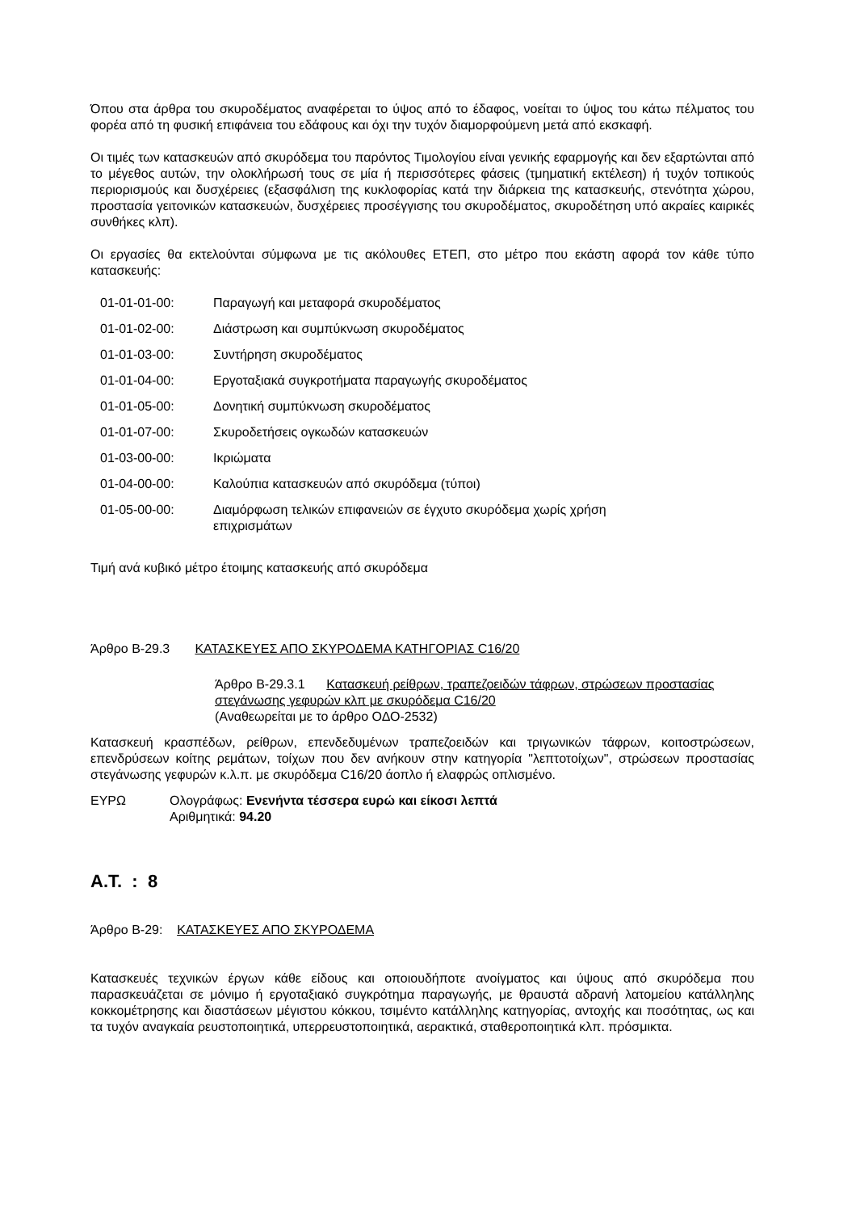Όπου στα άρθρα του σκυροδέματος αναφέρεται το ύψος από το έδαφος, νοείται το ύψος του κάτω πέλματος του φορέα από τη φυσική επιφάνεια του εδάφους και όχι την τυχόν διαμορφούμενη μετά από εκσκαφή.
Οι τιμές των κατασκευών από σκυρόδεμα του παρόντος Τιμολογίου είναι γενικής εφαρμογής και δεν εξαρτώνται από το μέγεθος αυτών, την ολοκλήρωσή τους σε μία ή περισσότερες φάσεις (τμηματική εκτέλεση) ή τυχόν τοπικούς περιορισμούς και δυσχέρειες (εξασφάλιση της κυκλοφορίας κατά την διάρκεια της κατασκευής, στενότητα χώρου, προστασία γειτονικών κατασκευών, δυσχέρειες προσέγγισης του σκυροδέματος, σκυροδέτηση υπό ακραίες καιρικές συνθήκες κλπ).
Οι εργασίες θα εκτελούνται σύμφωνα με τις ακόλουθες ΕΤΕΠ, στο μέτρο που εκάστη αφορά τον κάθε τύπο κατασκευής:
| 01-01-01-00: | Παραγωγή και μεταφορά σκυροδέματος |
| 01-01-02-00: | Διάστρωση και συμπύκνωση σκυροδέματος |
| 01-01-03-00: | Συντήρηση σκυροδέματος |
| 01-01-04-00: | Εργοταξιακά συγκροτήματα παραγωγής σκυροδέματος |
| 01-01-05-00: | Δονητική συμπύκνωση σκυροδέματος |
| 01-01-07-00: | Σκυροδετήσεις ογκωδών κατασκευών |
| 01-03-00-00: | Ικριώματα |
| 01-04-00-00: | Καλούπια κατασκευών από σκυρόδεμα (τύποι) |
| 01-05-00-00: | Διαμόρφωση τελικών επιφανειών σε έγχυτο σκυρόδεμα χωρίς χρήση επιχρισμάτων |
Τιμή ανά κυβικό μέτρο έτοιμης κατασκευής από σκυρόδεμα
Άρθρο Β-29.3 ΚΑΤΑΣΚΕΥΕΣ ΑΠΟ ΣΚΥΡΟΔΕΜΑ ΚΑΤΗΓΟΡΙΑΣ C16/20
Άρθρο Β-29.3.1 Κατασκευή ρείθρων, τραπεζοειδών τάφρων, στρώσεων προστασίας στεγάνωσης γεφυρών κλπ με σκυρόδεμα C16/20
(Αναθεωρείται με το άρθρο ΟΔΟ-2532)
Κατασκευή κρασπέδων, ρείθρων, επενδεδυμένων τραπεζοειδών και τριγωνικών τάφρων, κοιτοστρώσεων, επενδρύσεων κοίτης ρεμάτων, τοίχων που δεν ανήκουν στην κατηγορία "λεπτοτοίχων", στρώσεων προστασίας στεγάνωσης γεφυρών κ.λ.π. με σκυρόδεμα C16/20 άοπλο ή ελαφρώς οπλισμένο.
ΕΥΡΩ Ολογράφως: Ενενήντα τέσσερα ευρώ και είκοσι λεπτά
Αριθμητικά: 94.20
Α.Τ. : 8
Άρθρο Β-29: ΚΑΤΑΣΚΕΥΕΣ ΑΠΟ ΣΚΥΡΟΔΕΜΑ
Κατασκευές τεχνικών έργων κάθε είδους και οποιουδήποτε ανοίγματος και ύψους από σκυρόδεμα που παρασκευάζεται σε μόνιμο ή εργοταξιακό συγκρότημα παραγωγής, με θραυστά αδρανή λατομείου κατάλληλης κοκκομέτρησης και διαστάσεων μέγιστου κόκκου, τσιμέντο κατάλληλης κατηγορίας, αντοχής και ποσότητας, ως και τα τυχόν αναγκαία ρευστοποιητικά, υπερρευστοποιητικά, αερακτικά, σταθεροποιητικά κλπ. πρόσμικτα.